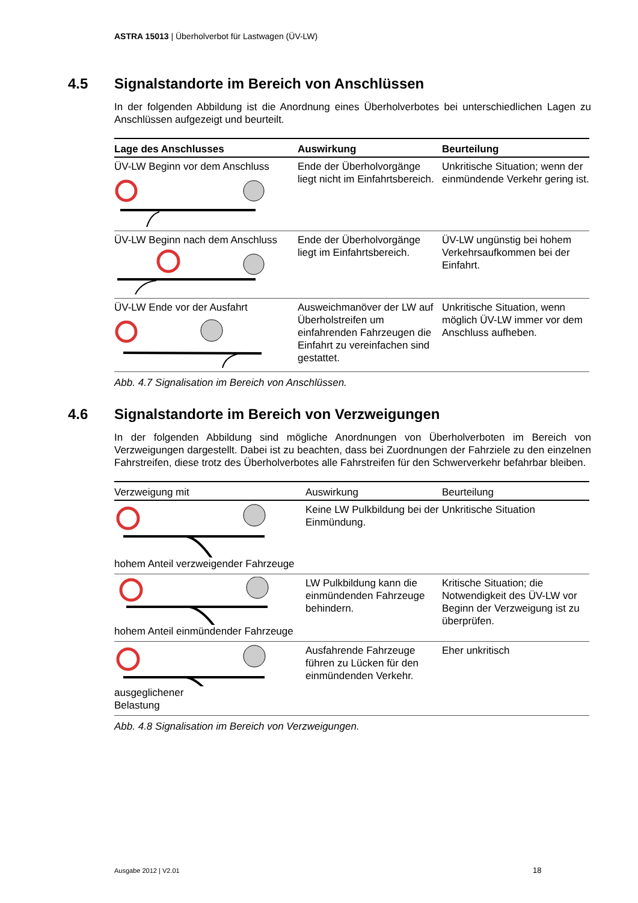ASTRA 15013 | Überholverbot für Lastwagen (ÜV-LW)
4.5 Signalstandorte im Bereich von Anschlüssen
In der folgenden Abbildung ist die Anordnung eines Überholverbotes bei unterschiedlichen Lagen zu Anschlüssen aufgezeigt und beurteilt.
| Lage des Anschlusses | Auswirkung | Beurteilung |
| --- | --- | --- |
| ÜV-LW Beginn vor dem Anschluss | Ende der Überholvorgänge liegt nicht im Einfahrtsbereich. | Unkritische Situation; wenn der einmündende Verkehr gering ist. |
| ÜV-LW Beginn nach dem Anschluss | Ende der Überholvorgänge liegt im Einfahrtsbereich. | ÜV-LW ungünstig bei hohem Verkehrsaufkommen bei der Einfahrt. |
| ÜV-LW Ende vor der Ausfahrt | Ausweichmanöver der LW auf Überholstreifen um einfahrenden Fahrzeugen die Einfahrt zu vereinfachen sind gestattet. | Unkritische Situation, wenn möglich ÜV-LW immer vor dem Anschluss aufheben. |
Abb. 4.7 Signalisation im Bereich von Anschlüssen.
4.6 Signalstandorte im Bereich von Verzweigungen
In der folgenden Abbildung sind mögliche Anordnungen von Überholverboten im Bereich von Verzweigungen dargestellt. Dabei ist zu beachten, dass bei Zuordnungen der Fahrziele zu den einzelnen Fahrstreifen, diese trotz des Überholverbotes alle Fahrstreifen für den Schwerverkehr befahrbar bleiben.
| Verzweigung mit | Auswirkung | Beurteilung |
| --- | --- | --- |
| hohem Anteil verzweigender Fahrzeuge | Keine LW Pulkbildung bei der Einmündung. | Unkritische Situation |
| hohem Anteil einmündender Fahrzeuge | LW Pulkbildung kann die einmündenden Fahrzeuge behindern. | Kritische Situation; die Notwendigkeit des ÜV-LW vor Beginn der Verzweigung ist zu überprüfen. |
| ausgeglichener Belastung | Ausfahrende Fahrzeuge führen zu Lücken für den einmündenden Verkehr. | Eher unkritisch |
Abb. 4.8 Signalisation im Bereich von Verzweigungen.
Ausgabe 2012 | V2.01 18